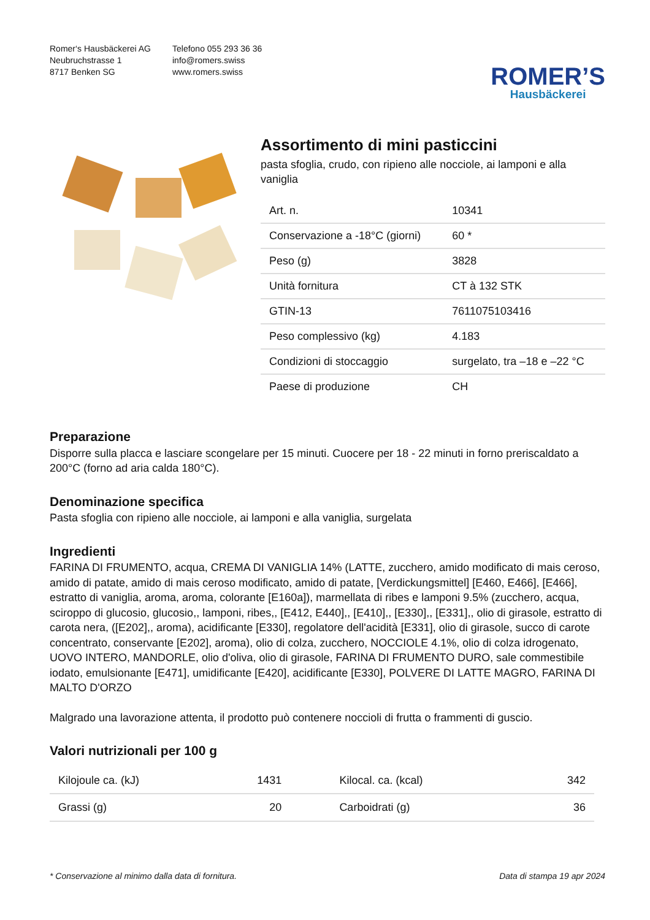Romer‘s Hausbäckerei AG
Neubruchstrasse 1
8717 Benken SG
Telefono 055 293 36 36
info@romers.swiss
www.romers.swiss
ROMER’S
Hausbäckerei
Assortimento di mini pasticcini
pasta sfoglia, crudo, con ripieno alle nocciole, ai lamponi e alla vaniglia
| Art. n. | 10341 |
| Conservazione a -18°C (giorni) | 60 * |
| Peso (g) | 3828 |
| Unità fornitura | CT à 132 STK |
| GTIN-13 | 7611075103416 |
| Peso complessivo (kg) | 4.183 |
| Condizioni di stoccaggio | surgelato, tra –18 e –22 °C |
| Paese di produzione | CH |
Preparazione
Disporre sulla placca e lasciare scongelare per 15 minuti. Cuocere per 18 - 22 minuti in forno preriscaldato a 200°C (forno ad aria calda 180°C).
Denominazione specifica
Pasta sfoglia con ripieno alle nocciole, ai lamponi e alla vaniglia, surgelata
Ingredienti
FARINA DI FRUMENTO, acqua, CREMA DI VANIGLIA 14% (LATTE, zucchero, amido modificato di mais ceroso, amido di patate, amido di mais ceroso modificato, amido di patate, [Verdickungsmittel] [E460, E466], [E466], estratto di vaniglia, aroma, aroma, colorante [E160a]), marmellata di ribes e lamponi 9.5% (zucchero, acqua, sciroppo di glucosio, glucosio,, lamponi, ribes,, [E412, E440],, [E410],, [E330],, [E331],, olio di girasole, estratto di carota nera, ([E202],, aroma), acidificante [E330], regolatore dell'acidità [E331], olio di girasole, succo di carote concentrato, conservante [E202], aroma), olio di colza, zucchero, NOCCIOLE 4.1%, olio di colza idrogenato, UOVO INTERO, MANDORLE, olio d'oliva, olio di girasole, FARINA DI FRUMENTO DURO, sale commestibile iodato, emulsionante [E471], umidificante [E420], acidificante [E330], POLVERE DI LATTE MAGRO, FARINA DI MALTO D'ORZO
Malgrado una lavorazione attenta, il prodotto può contenere noccioli di frutta o frammenti di guscio.
Valori nutrizionali per 100 g
| Kilojoule ca. (kJ) | 1431 | Kilocal. ca. (kcal) | 342 |
| Grassi (g) | 20 | Carboidrati (g) | 36 |
* Conservazione al minimo dalla data di fornitura. Data di stampa 19 apr 2024